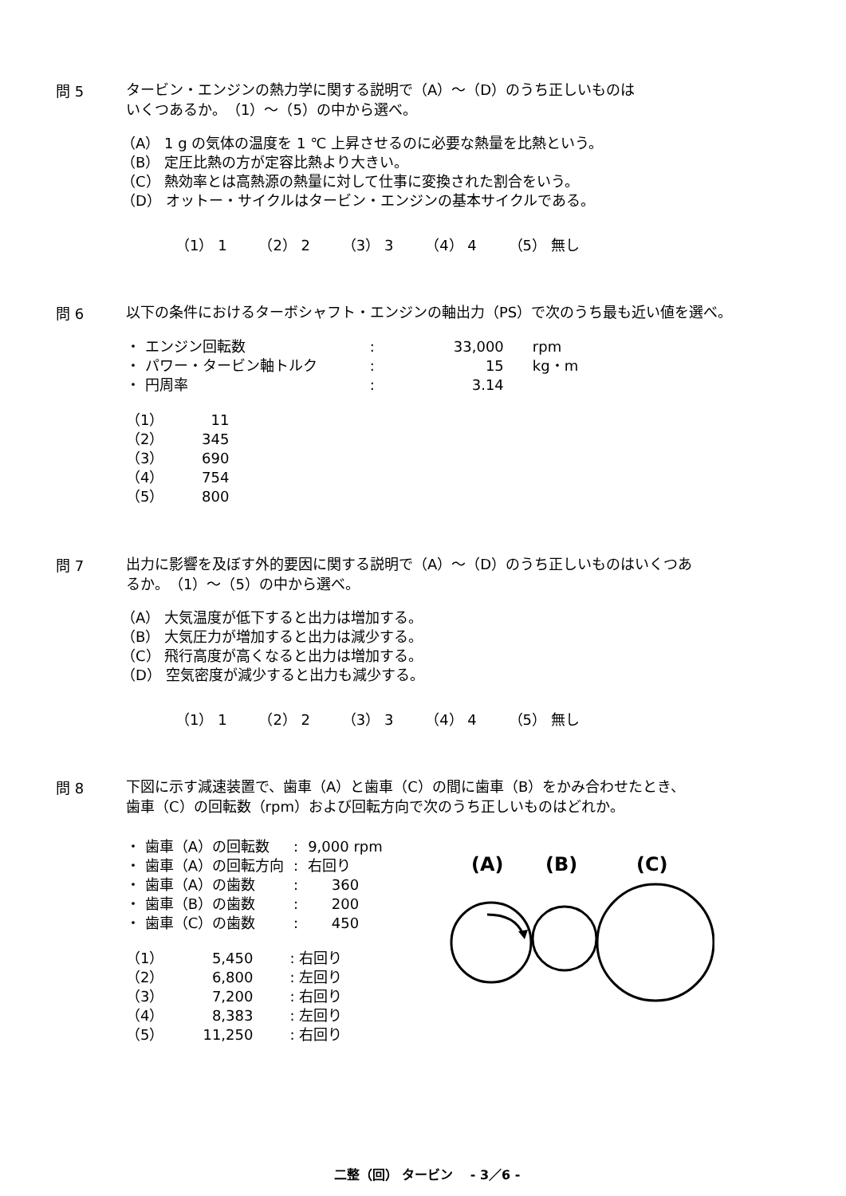問 5
タービン・エンジンの熱力学に関する説明で（A）～（D）のうち正しいものは
いくつあるか。　（1）～（5）の中から選べ。
（A） 1 g の気体の温度を 1 ℃ 上昇させるのに必要な熱量を比熱という。
（B） 定圧比熱の方が定容比熱より大きい。
（C） 熱効率とは高熱源の熱量に対して仕事に変換された割合をいう。
（D） オットー・サイクルはタービン・エンジンの基本サイクルである。
（1） 1 （2） 2 （3） 3 （4） 4 （5） 無し
問 6
以下の条件におけるターボシャフト・エンジンの軸出力（PS）で次のうち最も近い値を選べ。
| ・ エンジン回転数 | : | 33,000 | rpm |
| ・ パワー・タービン軸トルク | : | 15 | kg・m |
| ・ 円周率 | : | 3.14 | |
| （1） | 11 |
| （2） | 345 |
| （3） | 690 |
| （4） | 754 |
| （5） | 800 |
問 7
出力に影響を及ぼす外的要因に関する説明で（A）～（D）のうち正しいものはいくつあ
るか。　（1）～（5）の中から選べ。
（A） 大気温度が低下すると出力は増加する。
（B） 大気圧力が増加すると出力は減少する。
（C） 飛行高度が高くなると出力は増加する。
（D） 空気密度が減少すると出力も減少する。
（1） 1 （2） 2 （3） 3 （4） 4 （5） 無し
問 8
下図に示す減速装置で、歯車（A）と歯車（C）の間に歯車（B）をかみ合わせたとき、
歯車（C）の回転数（rpm）および回転方向で次のうち正しいものはどれか。
| ・ 歯車（A）の回転数 | : | 9,000 rpm |
| ・ 歯車（A）の回転方向 | : | 右回り |
| ・ 歯車（A）の歯数 | : | 360 |
| ・ 歯車（B）の歯数 | : | 200 |
| ・ 歯車（C）の歯数 | : | 450 |
| （1） | 5,450 | : 右回り |
| （2） | 6,800 | : 左回り |
| （3） | 7,200 | : 右回り |
| （4） | 8,383 | : 左回り |
| （5） | 11,250 | : 右回り |
(A)
(B)
(C)
二整（回） タービン　 - 3／6 -